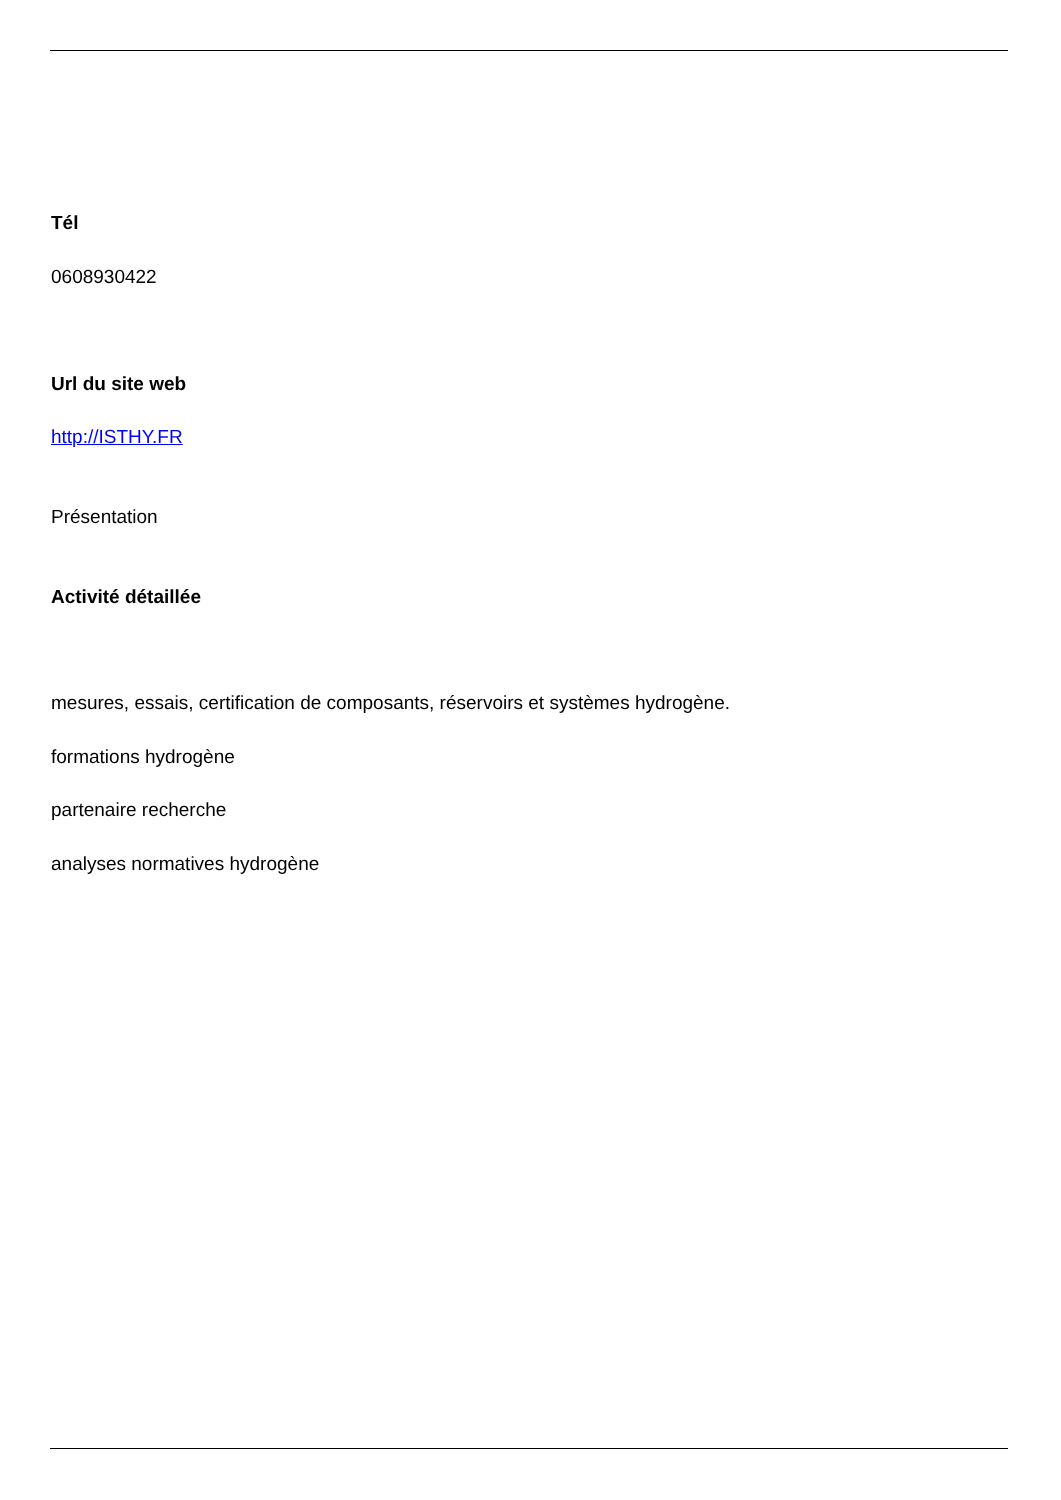Tél
0608930422
Url du site web
http://ISTHY.FR
Présentation
Activité détaillée
mesures, essais, certification de composants, réservoirs et systèmes hydrogène.
formations hydrogène
partenaire recherche
analyses normatives hydrogène